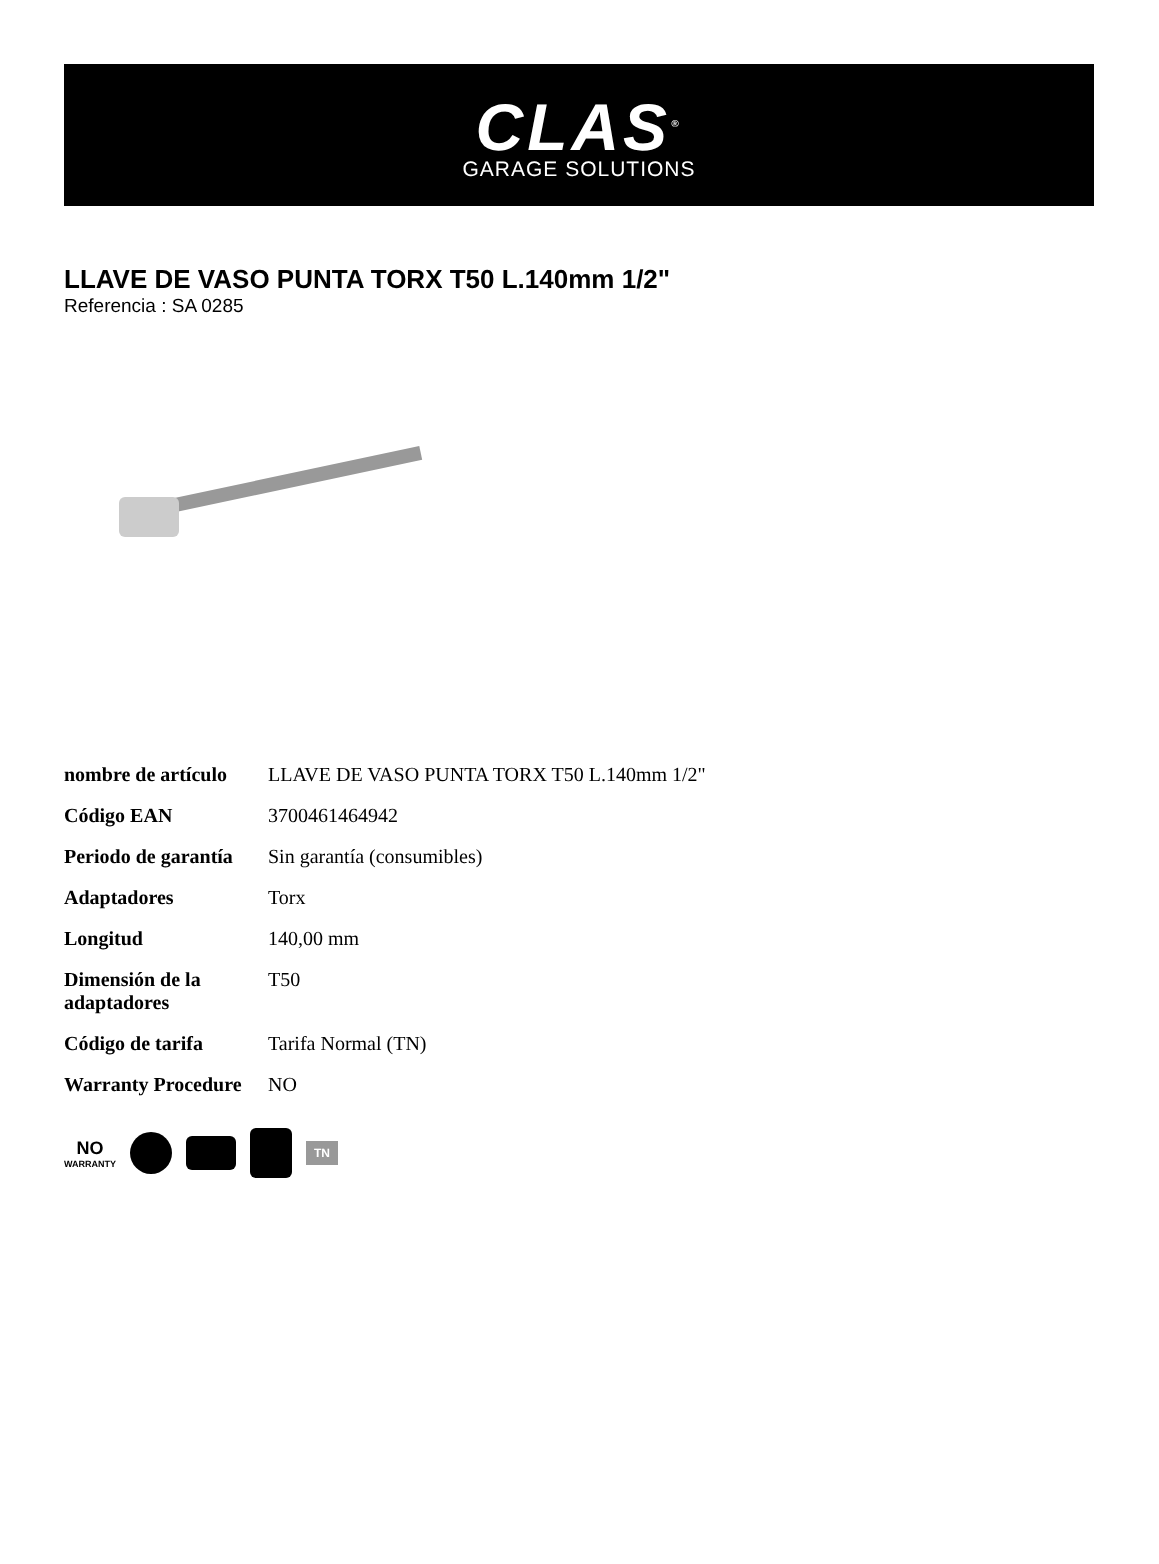CLAS<sup>®</sup>
GARAGE SOLUTIONS
LLAVE DE VASO PUNTA TORX T50 L.140mm 1/2"
Referencia : SA 0285
| nombre de artículo | LLAVE DE VASO PUNTA TORX T50 L.140mm 1/2" |
| Código EAN | 3700461464942 |
| Periodo de garantía | Sin garantía (consumibles) |
| Adaptadores | Torx |
| Longitud | 140,00 mm |
| Dimensión de la adaptadores | T50 |
| Código de tarifa | Tarifa Normal (TN) |
| Warranty Procedure | NO |
NO
WARRANTY
TN